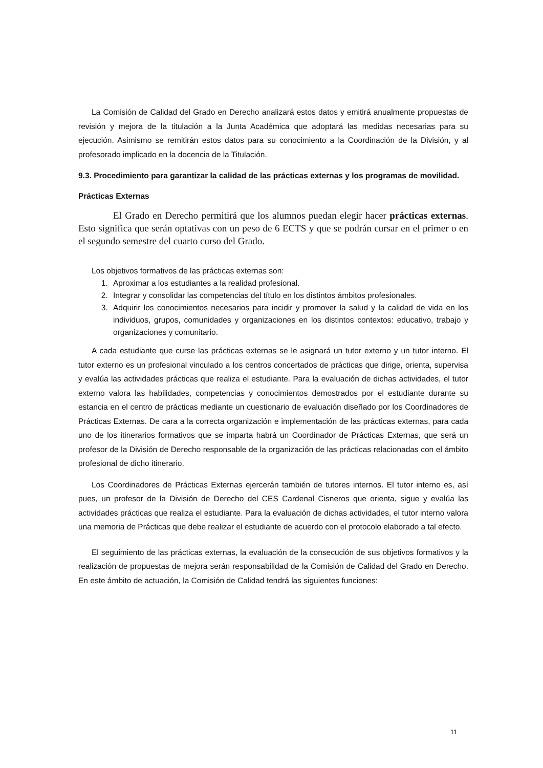La Comisión de Calidad del Grado en Derecho analizará estos datos y emitirá anualmente propuestas de revisión y mejora de la titulación a la Junta Académica que adoptará las medidas necesarias para su ejecución. Asimismo se remitirán estos datos para su conocimiento a la Coordinación de la División, y al profesorado implicado en la docencia de la Titulación.
9.3. Procedimiento para garantizar la calidad de las prácticas externas y los programas de movilidad.
Prácticas Externas
El Grado en Derecho permitirá que los alumnos puedan elegir hacer prácticas externas. Esto significa que serán optativas con un peso de 6 ECTS y que se podrán cursar en el primer o en el segundo semestre del cuarto curso del Grado.
Los objetivos formativos de las prácticas externas son:
1. Aproximar a los estudiantes a la realidad profesional.
2. Integrar y consolidar las competencias del título en los distintos ámbitos profesionales.
3. Adquirir los conocimientos necesarios para incidir y promover la salud y la calidad de vida en los individuos, grupos, comunidades y organizaciones en los distintos contextos: educativo, trabajo y organizaciones y comunitario.
A cada estudiante que curse las prácticas externas se le asignará un tutor externo y un tutor interno. El tutor externo es un profesional vinculado a los centros concertados de prácticas que dirige, orienta, supervisa y evalúa las actividades prácticas que realiza el estudiante. Para la evaluación de dichas actividades, el tutor externo valora las habilidades, competencias y conocimientos demostrados por el estudiante durante su estancia en el centro de prácticas mediante un cuestionario de evaluación diseñado por los Coordinadores de Prácticas Externas. De cara a la correcta organización e implementación de las prácticas externas, para cada uno de los itinerarios formativos que se imparta habrá un Coordinador de Prácticas Externas, que será un profesor de la División de Derecho responsable de la organización de las prácticas relacionadas con el ámbito profesional de dicho itinerario.
Los Coordinadores de Prácticas Externas ejercerán también de tutores internos. El tutor interno es, así pues, un profesor de la División de Derecho del CES Cardenal Cisneros que orienta, sigue y evalúa las actividades prácticas que realiza el estudiante. Para la evaluación de dichas actividades, el tutor interno valora una memoria de Prácticas que debe realizar el estudiante de acuerdo con el protocolo elaborado a tal efecto.
El seguimiento de las prácticas externas, la evaluación de la consecución de sus objetivos formativos y la realización de propuestas de mejora serán responsabilidad de la Comisión de Calidad del Grado en Derecho. En este ámbito de actuación, la Comisión de Calidad tendrá las siguientes funciones:
11